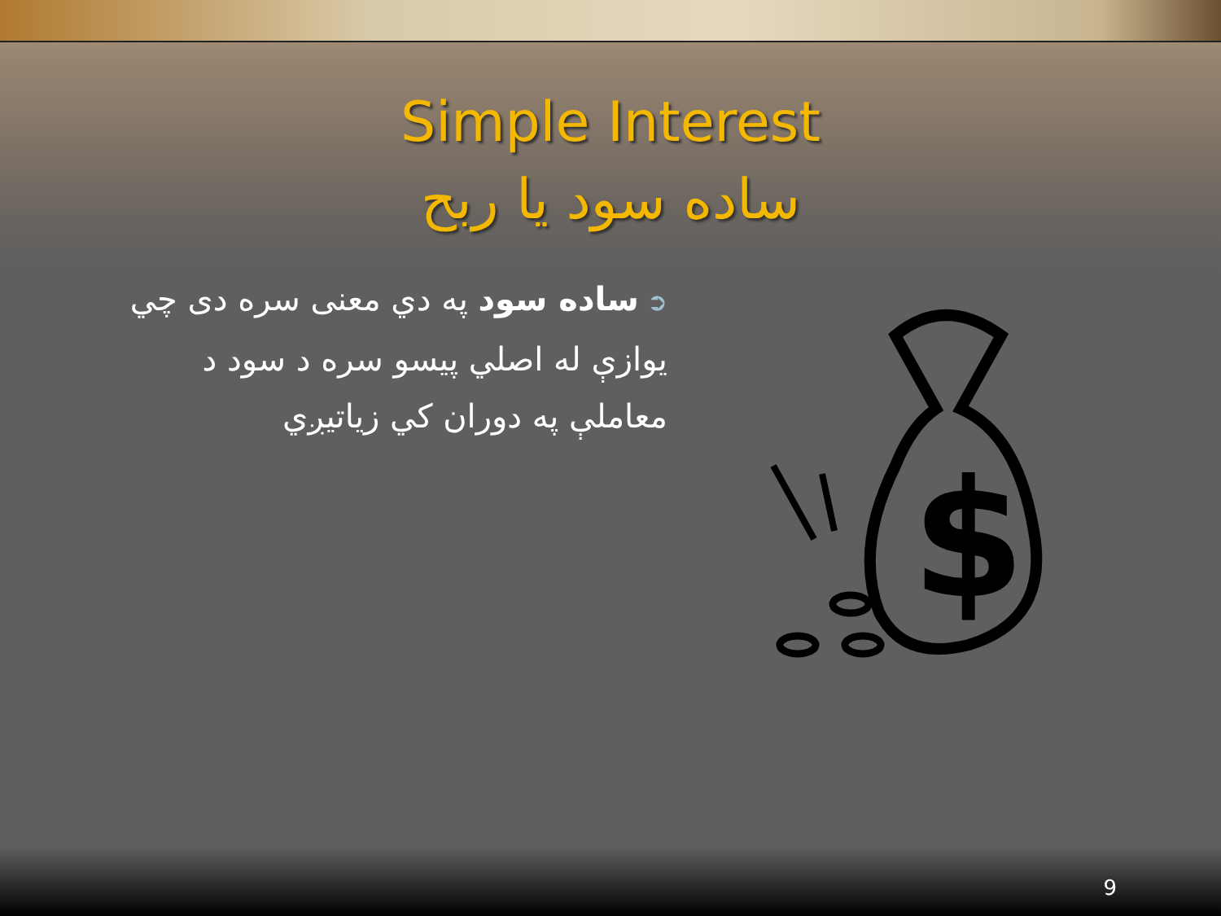Simple Interest
ساده سود يا ربح
➲ساده سود په دي معنى سره دى چي يوازې له اصلي پيسو سره د سود د معاملې په دوران كي زياتيږي
$
9